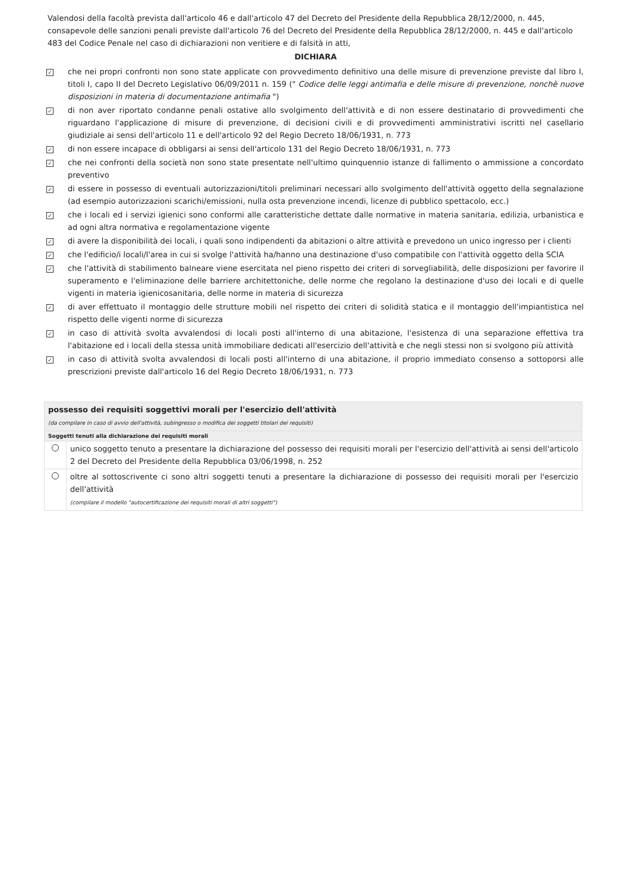Valendosi della facoltà prevista dall'articolo 46 e dall'articolo 47 del Decreto del Presidente della Repubblica 28/12/2000, n. 445, consapevole delle sanzioni penali previste dall'articolo 76 del Decreto del Presidente della Repubblica 28/12/2000, n. 445 e dall'articolo 483 del Codice Penale nel caso di dichiarazioni non veritiere e di falsità in atti,
DICHIARA
✓
che nei propri confronti non sono state applicate con provvedimento definitivo una delle misure di prevenzione previste dal libro I, titoli I, capo II del Decreto Legislativo 06/09/2011 n. 159 (" Codice delle leggi antimafia e delle misure di prevenzione, nonchè nuove disposizioni in materia di documentazione antimafia ")
✓
di non aver riportato condanne penali ostative allo svolgimento dell'attività e di non essere destinatario di provvedimenti che riguardano l'applicazione di misure di prevenzione, di decisioni civili e di provvedimenti amministrativi iscritti nel casellario giudiziale ai sensi dell'articolo 11 e dell'articolo 92 del Regio Decreto 18/06/1931, n. 773
✓
di non essere incapace di obbligarsi ai sensi dell'articolo 131 del Regio Decreto 18/06/1931, n. 773
✓
che nei confronti della società non sono state presentate nell'ultimo quinquennio istanze di fallimento o ammissione a concordato preventivo
✓
di essere in possesso di eventuali autorizzazioni/titoli preliminari necessari allo svolgimento dell'attività oggetto della segnalazione (ad esempio autorizzazioni scarichi/emissioni, nulla osta prevenzione incendi, licenze di pubblico spettacolo, ecc.)
✓
che i locali ed i servizi igienici sono conformi alle caratteristiche dettate dalle normative in materia sanitaria, edilizia, urbanistica e ad ogni altra normativa e regolamentazione vigente
✓
di avere la disponibilità dei locali, i quali sono indipendenti da abitazioni o altre attività e prevedono un unico ingresso per i clienti
✓
che l'edificio/i locali/l'area in cui si svolge l'attività ha/hanno una destinazione d'uso compatibile con l'attività oggetto della SCIA
✓
che l'attività di stabilimento balneare viene esercitata nel pieno rispetto dei criteri di sorvegliabilità, delle disposizioni per favorire il superamento e l'eliminazione delle barriere architettoniche, delle norme che regolano la destinazione d'uso dei locali e di quelle vigenti in materia igienicosanitaria, delle norme in materia di sicurezza
✓
di aver effettuato il montaggio delle strutture mobili nel rispetto dei criteri di solidità statica e il montaggio dell'impiantistica nel rispetto delle vigenti norme di sicurezza
✓
in caso di attività svolta avvalendosi di locali posti all'interno di una abitazione, l'esistenza di una separazione effettiva tra l'abitazione ed i locali della stessa unità immobiliare dedicati all'esercizio dell'attività e che negli stessi non si svolgono più attività
✓
in caso di attività svolta avvalendosi di locali posti all'interno di una abitazione, il proprio immediato consenso a sottoporsi alle prescrizioni previste dall'articolo 16 del Regio Decreto 18/06/1931, n. 773
| possesso dei requisiti soggettivi morali per l'esercizio dell'attività (da compilare in caso di avvio dell'attività, subingresso o modifica dei soggetti titolari dei requisiti) | |
| Soggetti tenuti alla dichiarazione dei requisiti morali | |
| | unico soggetto tenuto a presentare la dichiarazione del possesso dei requisiti morali per l'esercizio dell'attività ai sensi dell'articolo 2 del Decreto del Presidente della Repubblica 03/06/1998, n. 252 |
| | oltre al sottoscrivente ci sono altri soggetti tenuti a presentare la dichiarazione di possesso dei requisiti morali per l'esercizio dell'attività (compilare il modello "autocertificazione dei requisiti morali di altri soggetti") |